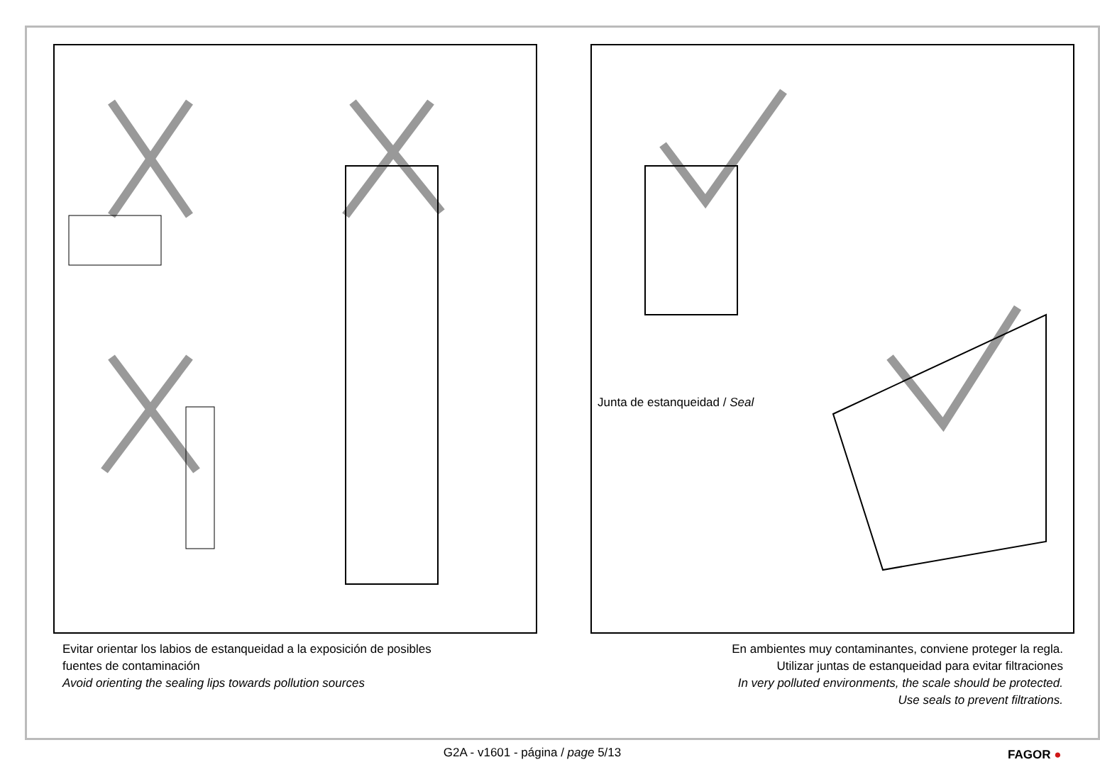Junta de estanqueidad / Seal
Evitar orientar los labios de estanqueidad a la exposición de posibles
fuentes de contaminación
Avoid orienting the sealing lips towards pollution sources
En ambientes muy contaminantes, conviene proteger la regla.
Utilizar juntas de estanqueidad para evitar filtraciones
In very polluted environments, the scale should be protected.
Use seals to prevent filtrations.
G2A - v1601 - página / page 5/13 FAGOR ●